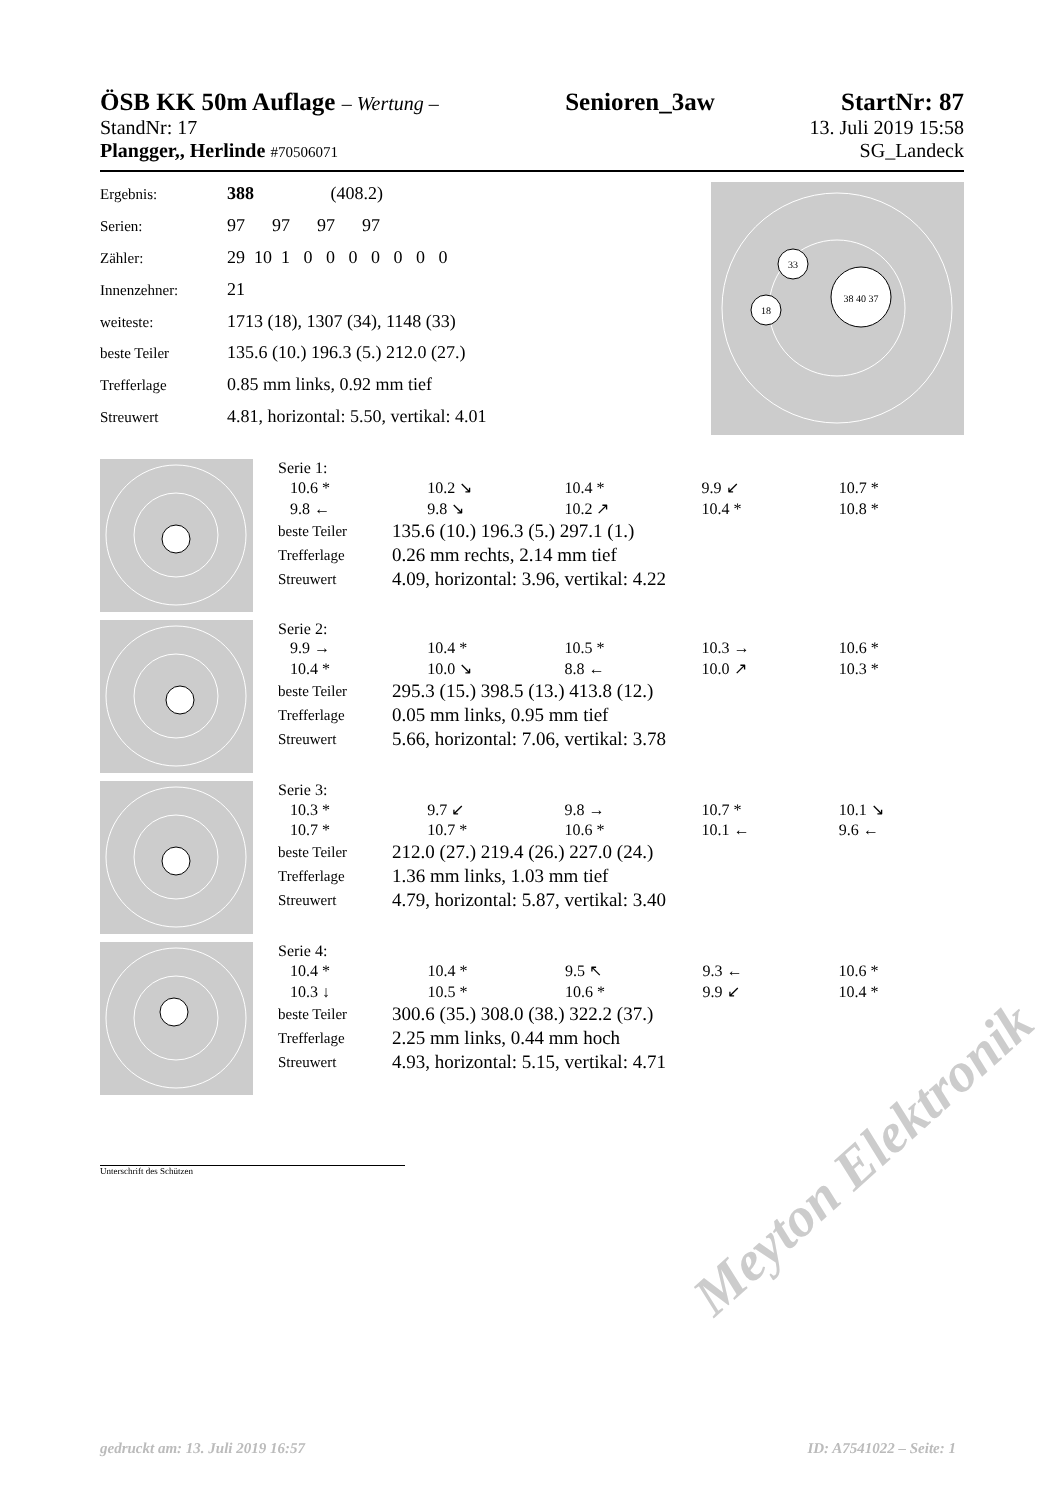ÖSB KK 50m Auflage – Wertung – Senioren_3aw StartNr: 87
StandNr: 17 13. Juli 2019 15:58
Plangger,, Herlinde #70506071 SG_Landeck
| Ergebnis: | 388 (408.2) |
| Serien: | 97 97 97 97 |
| Zähler: | 29 10 1 0 0 0 0 0 0 0 |
| Innenzehner: | 21 |
| weiteste: | 1713 (18), 1307 (34), 1148 (33) |
| beste Teiler | 135.6 (10.) 196.3 (5.) 212.0 (27.) |
| Trefferlage | 0.85 mm links, 0.92 mm tief |
| Streuwert | 4.81, horizontal: 5.50, vertikal: 4.01 |
33
18
38 40 37
Serie 1:
| 10.6 * | 10.2 ↘ | 10.4 * | 9.9 ↙ | 10.7 * |
| 9.8 ← | 9.8 ↘ | 10.2 ↗ | 10.4 * | 10.8 * |
| beste Teiler | 135.6 (10.) 196.3 (5.) 297.1 (1.) |
| Trefferlage | 0.26 mm rechts, 2.14 mm tief |
| Streuwert | 4.09, horizontal: 3.96, vertikal: 4.22 |
Serie 2:
| 9.9 → | 10.4 * | 10.5 * | 10.3 → | 10.6 * |
| 10.4 * | 10.0 ↘ | 8.8 ← | 10.0 ↗ | 10.3 * |
| beste Teiler | 295.3 (15.) 398.5 (13.) 413.8 (12.) |
| Trefferlage | 0.05 mm links, 0.95 mm tief |
| Streuwert | 5.66, horizontal: 7.06, vertikal: 3.78 |
Serie 3:
| 10.3 * | 9.7 ↙ | 9.8 → | 10.7 * | 10.1 ↘ |
| 10.7 * | 10.7 * | 10.6 * | 10.1 ← | 9.6 ← |
| beste Teiler | 212.0 (27.) 219.4 (26.) 227.0 (24.) |
| Trefferlage | 1.36 mm links, 1.03 mm tief |
| Streuwert | 4.79, horizontal: 5.87, vertikal: 3.40 |
Serie 4:
| 10.4 * | 10.4 * | 9.5 ↖ | 9.3 ← | 10.6 * |
| 10.3 ↓ | 10.5 * | 10.6 * | 9.9 ↙ | 10.4 * |
| beste Teiler | 300.6 (35.) 308.0 (38.) 322.2 (37.) |
| Trefferlage | 2.25 mm links, 0.44 mm hoch |
| Streuwert | 4.93, horizontal: 5.15, vertikal: 4.71 |
Unterschrift des Schützen
Meyton Elektronik
gedruckt am: 13. Juli 2019 16:57 ID: A7541022 – Seite: 1